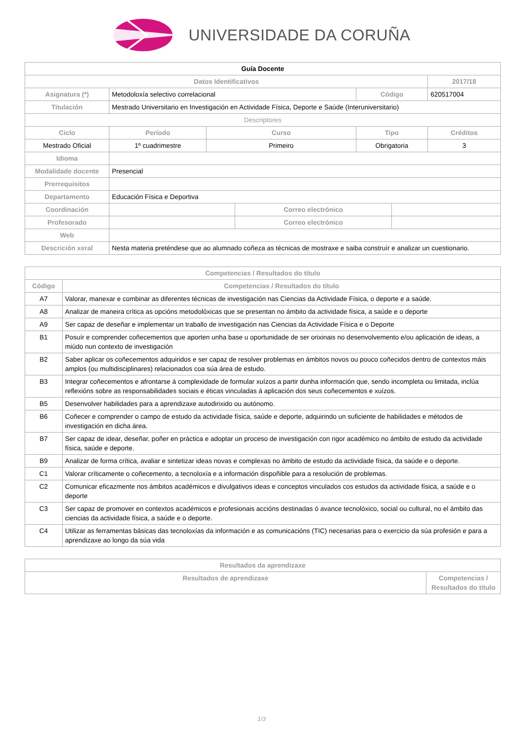UNIVERSIDADE DA CORUÑA
| Guía Docente | | | | | | | |
| Datos Identificativos | | | | | | | 2017/18 |
| Asignatura (*) | Metodoloxía selectivo correlacional | | | | Código | | 620517004 |
| Titulación | Mestrado Universitario en Investigación en Actividade Física, Deporte e Saúde (Interuniversitario) | | | | | | |
| Descriptores | | | | | | | |
| Ciclo | | Período | Curso | | Tipo | | Créditos |
| Mestrado Oficial | | 1º cuadrimestre | Primeiro | | Obrigatoria | | 3 |
| Idioma | | | | | | | |
| Modalidade docente | Presencial | | | | | | |
| Prerrequisitos | | | | | | | |
| Departamento | Educación Física e Deportiva | | | | | | |
| Coordinación | | | | Correo electrónico | | | |
| Profesorado | | | | Correo electrónico | | | |
| Web | | | | | | | |
| Descrición xeral | Nesta materia preténdese que ao alumnado coñeza as técnicas de mostraxe e saiba construír e analizar un cuestionario. | | | | | | |
| Competencias / Resultados do título | |
| --- | --- |
| Código | Competencias / Resultados do título |
| A7 | Valorar, manexar e combinar as diferentes técnicas de investigación nas Ciencias da Actividade Física, o deporte e a saúde. |
| A8 | Analizar de maneira crítica as opcións metodolóxicas que se presentan no ámbito da actividade física, a saúde e o deporte |
| A9 | Ser capaz de deseñar e implementar un traballo de investigación nas Ciencias da Actividade Física e o Deporte |
| B1 | Posuír e comprender coñecementos que aporten unha base u oportunidade de ser orixinais no desenvolvemento e/ou aplicación de ideas, a miúdo nun contexto de investigación |
| B2 | Saber aplicar os coñecementos adquiridos e ser capaz de resolver problemas en ámbitos novos ou pouco coñecidos dentro de contextos máis amplos (ou multidisciplinares) relacionados coa súa área de estudo. |
| B3 | Integrar coñecementos e afrontarse á complexidade de formular xuízos a partir dunha información que, sendo incompleta ou limitada, inclúa reflexións sobre as responsabilidades sociais e éticas vinculadas á aplicación dos seus coñecementos e xuízos. |
| B5 | Desenvolver habilidades para a aprendizaxe autodirixido ou autónomo. |
| B6 | Coñecer e comprender o campo de estudo da actividade física, saúde e deporte, adquirindo un suficiente de habilidades e métodos de investigación en dicha área. |
| B7 | Ser capaz de idear, deseñar, poñer en práctica e adoptar un proceso de investigación con rigor académico no ámbito de estudo da actividade física, saúde e deporte. |
| B9 | Analizar de forma crítica, avaliar e sintetizar ideas novas e complexas no ámbito de estudo da actividade física, da saúde e o deporte. |
| C1 | Valorar críticamente o coñecemento, a tecnoloxía e a información dispoñible para a resolución de problemas. |
| C2 | Comunicar eficazmente nos ámbitos académicos e divulgativos ideas e conceptos vinculados cos estudos da actividade física, a saúde e o deporte |
| C3 | Ser capaz de promover en contextos académicos e profesionais accións destinadas ó avance tecnolóxico, social ou cultural, no el ámbito das ciencias da actividade física, a saúde e o deporte. |
| C4 | Utilizar as ferramentas básicas das tecnoloxías da información e as comunicacións (TIC) necesarias para o exercicio da súa profesión e para a aprendizaxe ao longo da súa vida |
| Resultados da aprendizaxe | |
| --- | --- |
| Resultados de aprendizaxe | Competencias / Resultados do título |
1/3